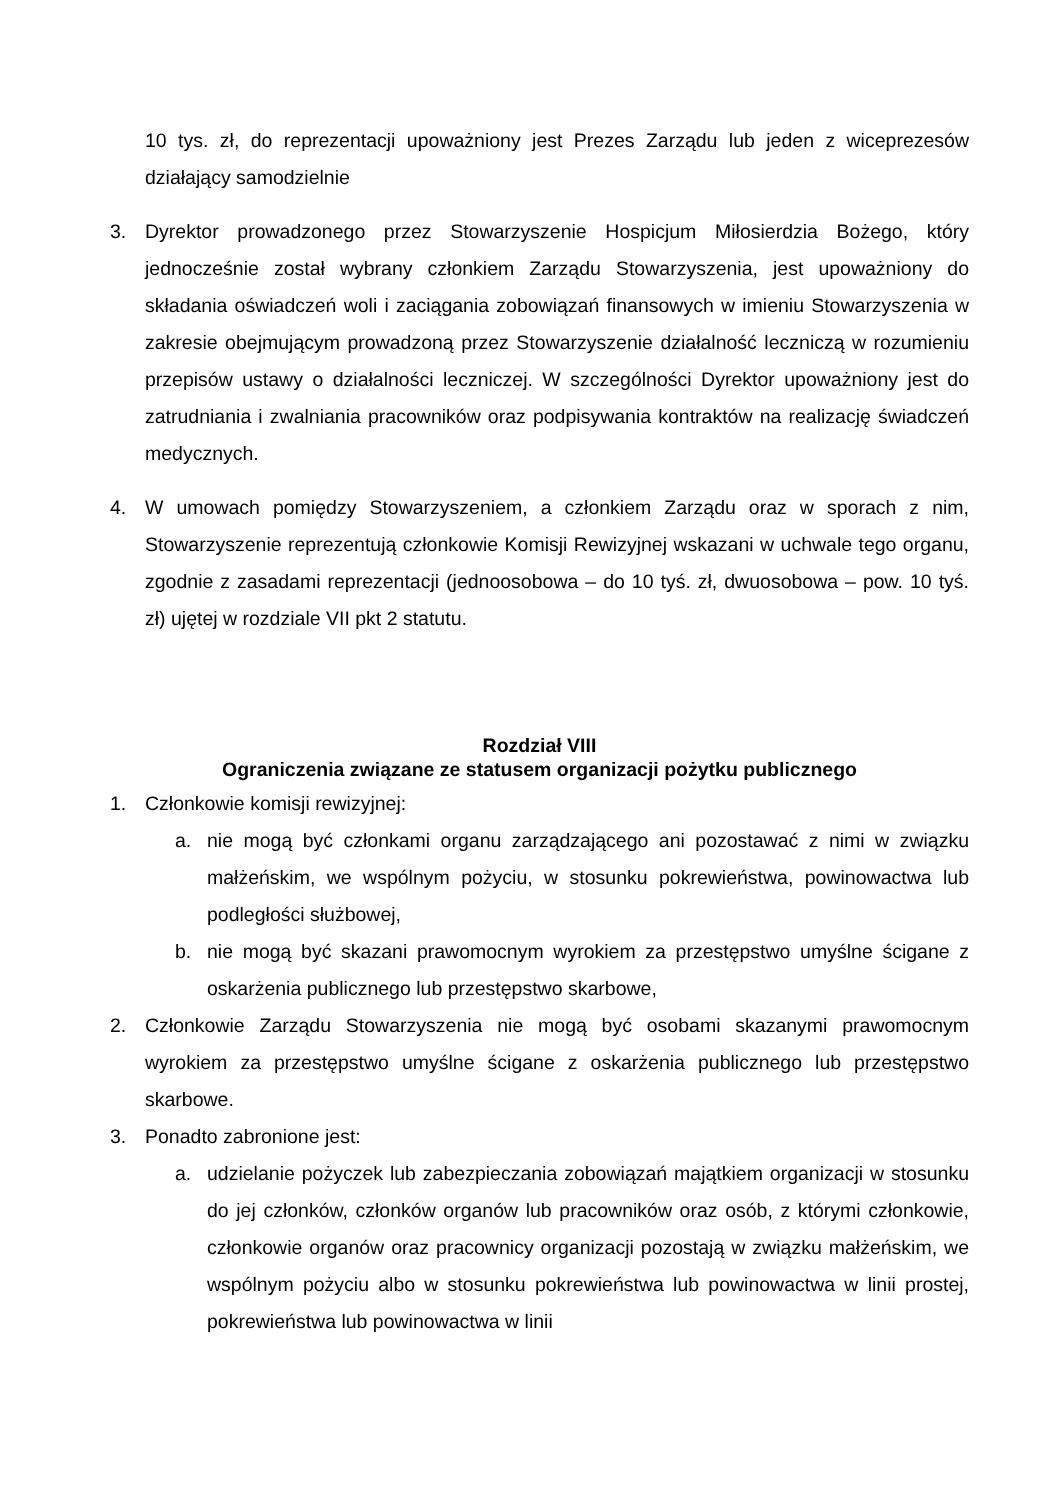10 tys. zł, do reprezentacji upoważniony jest Prezes Zarządu lub jeden z wiceprezesów działający samodzielnie
3. Dyrektor prowadzonego przez Stowarzyszenie Hospicjum Miłosierdzia Bożego, który jednocześnie został wybrany członkiem Zarządu Stowarzyszenia, jest upoważniony do składania oświadczeń woli i zaciągania zobowiązań finansowych w imieniu Stowarzyszenia w zakresie obejmującym prowadzoną przez Stowarzyszenie działalność leczniczą w rozumieniu przepisów ustawy o działalności leczniczej. W szczególności Dyrektor upoważniony jest do zatrudniania i zwalniania pracowników oraz podpisywania kontraktów na realizację świadczeń medycznych.
4. W umowach pomiędzy Stowarzyszeniem, a członkiem Zarządu oraz w sporach z nim, Stowarzyszenie reprezentują członkowie Komisji Rewizyjnej wskazani w uchwale tego organu, zgodnie z zasadami reprezentacji (jednoosobowa – do 10 tyś. zł, dwuosobowa – pow. 10 tyś. zł) ujętej w rozdziale VII pkt 2 statutu.
Rozdział VIII
Ograniczenia związane ze statusem organizacji pożytku publicznego
1. Członkowie komisji rewizyjnej:
a. nie mogą być członkami organu zarządzającego ani pozostawać z nimi w związku małżeńskim, we wspólnym pożyciu, w stosunku pokrewieństwa, powinowactwa lub podległości służbowej,
b. nie mogą być skazani prawomocnym wyrokiem za przestępstwo umyślne ścigane z oskarżenia publicznego lub przestępstwo skarbowe,
2. Członkowie Zarządu Stowarzyszenia nie mogą być osobami skazanymi prawomocnym wyrokiem za przestępstwo umyślne ścigane z oskarżenia publicznego lub przestępstwo skarbowe.
3. Ponadto zabronione jest:
a. udzielanie pożyczek lub zabezpieczania zobowiązań majątkiem organizacji w stosunku do jej członków, członków organów lub pracowników oraz osób, z którymi członkowie, członkowie organów oraz pracownicy organizacji pozostają w związku małżeńskim, we wspólnym pożyciu albo w stosunku pokrewieństwa lub powinowactwa w linii prostej, pokrewieństwa lub powinowactwa w linii